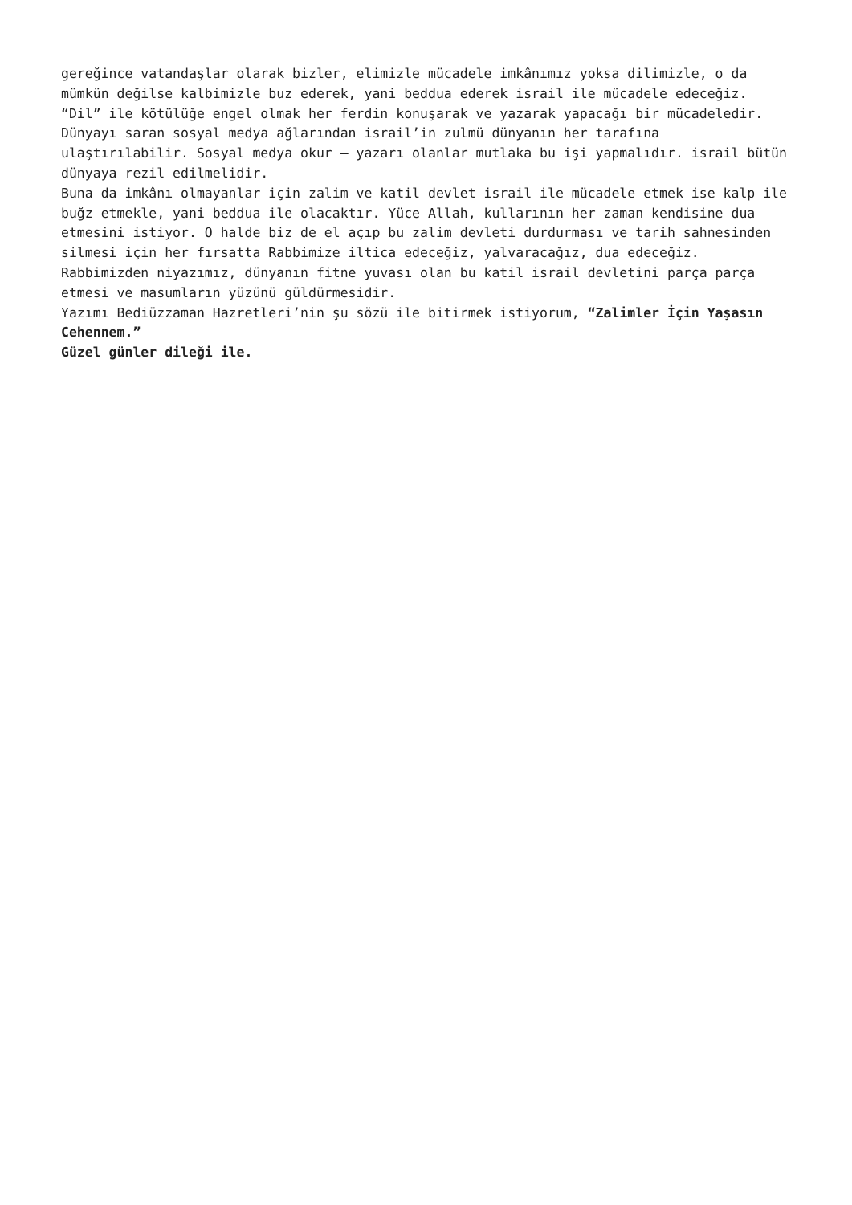gereğince vatandaşlar olarak bizler, elimizle mücadele imkânımız yoksa dilimizle, o da mümkün değilse kalbimizle buz ederek, yani beddua ederek israil ile mücadele edeceğiz.
“Dil” ile kötülüğe engel olmak her ferdin konuşarak ve yazarak yapacağı bir mücadeledir. Dünyayı saran sosyal medya ağlarından israil’in zulmü dünyanın her tarafına ulaştırılabilir. Sosyal medya okur – yazarı olanlar mutlaka bu işi yapmalıdır. israil bütün dünyaya rezil edilmelidir.
Buna da imkânı olmayanlar için zalim ve katil devlet israil ile mücadele etmek ise kalp ile buğz etmekle, yani beddua ile olacaktır. Yüce Allah, kullarının her zaman kendisine dua etmesini istiyor. O halde biz de el açıp bu zalim devleti durdurması ve tarih sahnesinden silmesi için her fırsatta Rabbimize iltica edeceğiz, yalvaracağız, dua edeceğiz.
Rabbimizden niyazımız, dünyanın fitne yuvası olan bu katil israil devletini parça parça etmesi ve masumların yüzünü güldürmesidir.
Yazımı Bediüzzaman Hazretleri’nin şu sözü ile bitirmek istiyorum, “Zalimler İçin Yaşasın Cehennem.”
Güzel günler dileği ile.